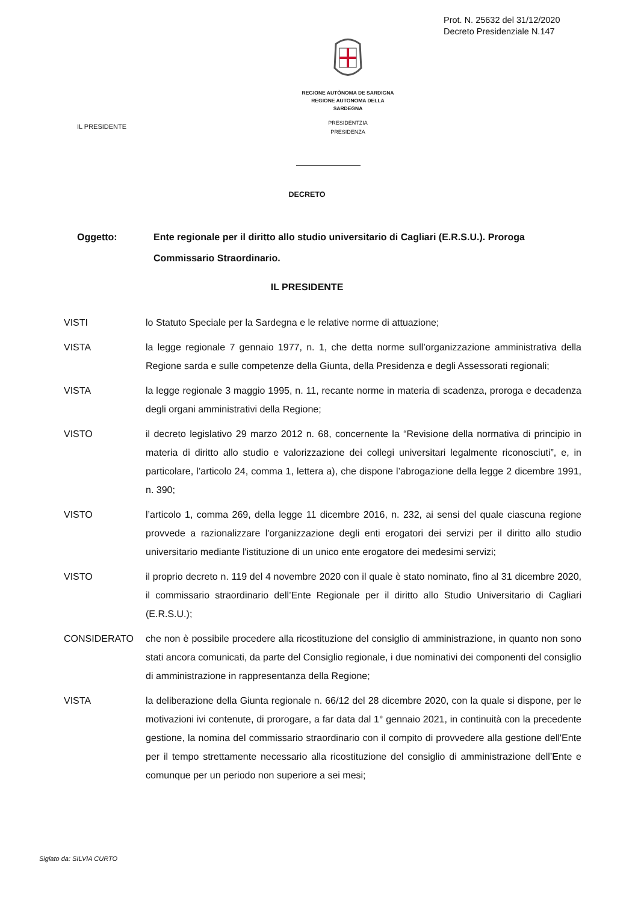Prot. N. 25632 del 31/12/2020
Decreto Presidenziale N.147
REGIONE AUTÒNOMA DE SARDIGNA
REGIONE AUTONOMA DELLA SARDEGNA
PRESIDÈNTZIA
PRESIDENZA
IL PRESIDENTE
DECRETO
Oggetto: Ente regionale per il diritto allo studio universitario di Cagliari (E.R.S.U.). Proroga Commissario Straordinario.
IL PRESIDENTE
VISTI lo Statuto Speciale per la Sardegna e le relative norme di attuazione;
VISTA la legge regionale 7 gennaio 1977, n. 1, che detta norme sull’organizzazione amministrativa della Regione sarda e sulle competenze della Giunta, della Presidenza e degli Assessorati regionali;
VISTA la legge regionale 3 maggio 1995, n. 11, recante norme in materia di scadenza, proroga e decadenza degli organi amministrativi della Regione;
VISTO il decreto legislativo 29 marzo 2012 n. 68, concernente la “Revisione della normativa di principio in materia di diritto allo studio e valorizzazione dei collegi universitari legalmente riconosciuti”, e, in particolare, l’articolo 24, comma 1, lettera a), che dispone l’abrogazione della legge 2 dicembre 1991, n. 390;
VISTO l’articolo 1, comma 269, della legge 11 dicembre 2016, n. 232, ai sensi del quale ciascuna regione provvede a razionalizzare l'organizzazione degli enti erogatori dei servizi per il diritto allo studio universitario mediante l'istituzione di un unico ente erogatore dei medesimi servizi;
VISTO il proprio decreto n. 119 del 4 novembre 2020 con il quale è stato nominato, fino al 31 dicembre 2020, il commissario straordinario dell’Ente Regionale per il diritto allo Studio Universitario di Cagliari (E.R.S.U.);
CONSIDERATO che non è possibile procedere alla ricostituzione del consiglio di amministrazione, in quanto non sono stati ancora comunicati, da parte del Consiglio regionale, i due nominativi dei componenti del consiglio di amministrazione in rappresentanza della Regione;
VISTA la deliberazione della Giunta regionale n. 66/12 del 28 dicembre 2020, con la quale si dispone, per le motivazioni ivi contenute, di prorogare, a far data dal 1° gennaio 2021, in continuità con la precedente gestione, la nomina del commissario straordinario con il compito di provvedere alla gestione dell'Ente per il tempo strettamente necessario alla ricostituzione del consiglio di amministrazione dell’Ente e comunque per un periodo non superiore a sei mesi;
Siglato da: SILVIA CURTO